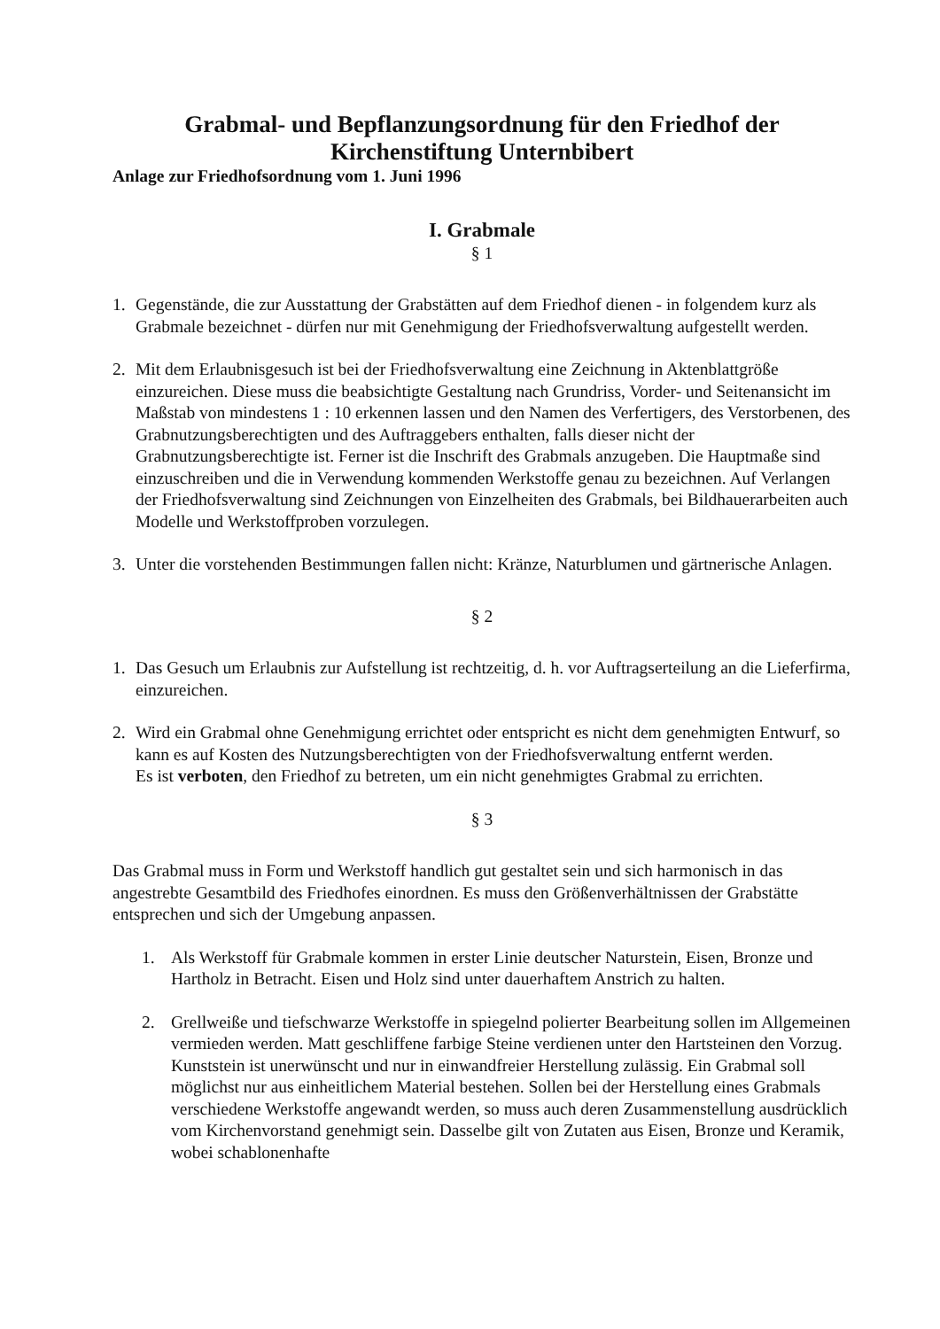Grabmal- und Bepflanzungsordnung für den Friedhof der Kirchenstiftung Unternbibert
Anlage zur Friedhofsordnung vom 1. Juni 1996
I. Grabmale
§ 1
1. Gegenstände, die zur Ausstattung der Grabstätten auf dem Friedhof dienen - in folgendem kurz als Grabmale bezeichnet - dürfen nur mit Genehmigung der Friedhofsverwaltung aufgestellt werden.
2. Mit dem Erlaubnisgesuch ist bei der Friedhofsverwaltung eine Zeichnung in Aktenblattgröße einzureichen. Diese muss die beabsichtigte Gestaltung nach Grundriss, Vorder- und Seitenansicht im Maßstab von mindestens 1 : 10 erkennen lassen und den Namen des Verfertigers, des Verstorbenen, des Grabnutzungsberechtigten und des Auftraggebers enthalten, falls dieser nicht der Grabnutzungsberechtigte ist. Ferner ist die Inschrift des Grabmals anzugeben. Die Hauptmaße sind einzuschreiben und die in Verwendung kommenden Werkstoffe genau zu bezeichnen. Auf Verlangen der Friedhofsverwaltung sind Zeichnungen von Einzelheiten des Grabmals, bei Bildhauerarbeiten auch Modelle und Werkstoffproben vorzulegen.
3. Unter die vorstehenden Bestimmungen fallen nicht: Kränze, Naturblumen und gärtnerische Anlagen.
§ 2
1. Das Gesuch um Erlaubnis zur Aufstellung ist rechtzeitig, d. h. vor Auftragserteilung an die Lieferfirma, einzureichen.
2. Wird ein Grabmal ohne Genehmigung errichtet oder entspricht es nicht dem genehmigten Entwurf, so kann es auf Kosten des Nutzungsberechtigten von der Friedhofsverwaltung entfernt werden.
Es ist verboten, den Friedhof zu betreten, um ein nicht genehmigtes Grabmal zu errichten.
§ 3
Das Grabmal muss in Form und Werkstoff handlich gut gestaltet sein und sich harmonisch in das angestrebte Gesamtbild des Friedhofes einordnen. Es muss den Größenverhältnissen der Grabstätte entsprechen und sich der Umgebung anpassen.
1. Als Werkstoff für Grabmale kommen in erster Linie deutscher Naturstein, Eisen, Bronze und Hartholz in Betracht. Eisen und Holz sind unter dauerhaftem Anstrich zu halten.
2. Grellweiße und tiefschwarze Werkstoffe in spiegelnd polierter Bearbeitung sollen im Allgemeinen vermieden werden. Matt geschliffene farbige Steine verdienen unter den Hartsteinen den Vorzug. Kunststein ist unerwünscht und nur in einwandfreier Herstellung zulässig. Ein Grabmal soll möglichst nur aus einheitlichem Material bestehen. Sollen bei der Herstellung eines Grabmals verschiedene Werkstoffe angewandt werden, so muss auch deren Zusammenstellung ausdrücklich vom Kirchenvorstand genehmigt sein. Dasselbe gilt von Zutaten aus Eisen, Bronze und Keramik, wobei schablonenhafte